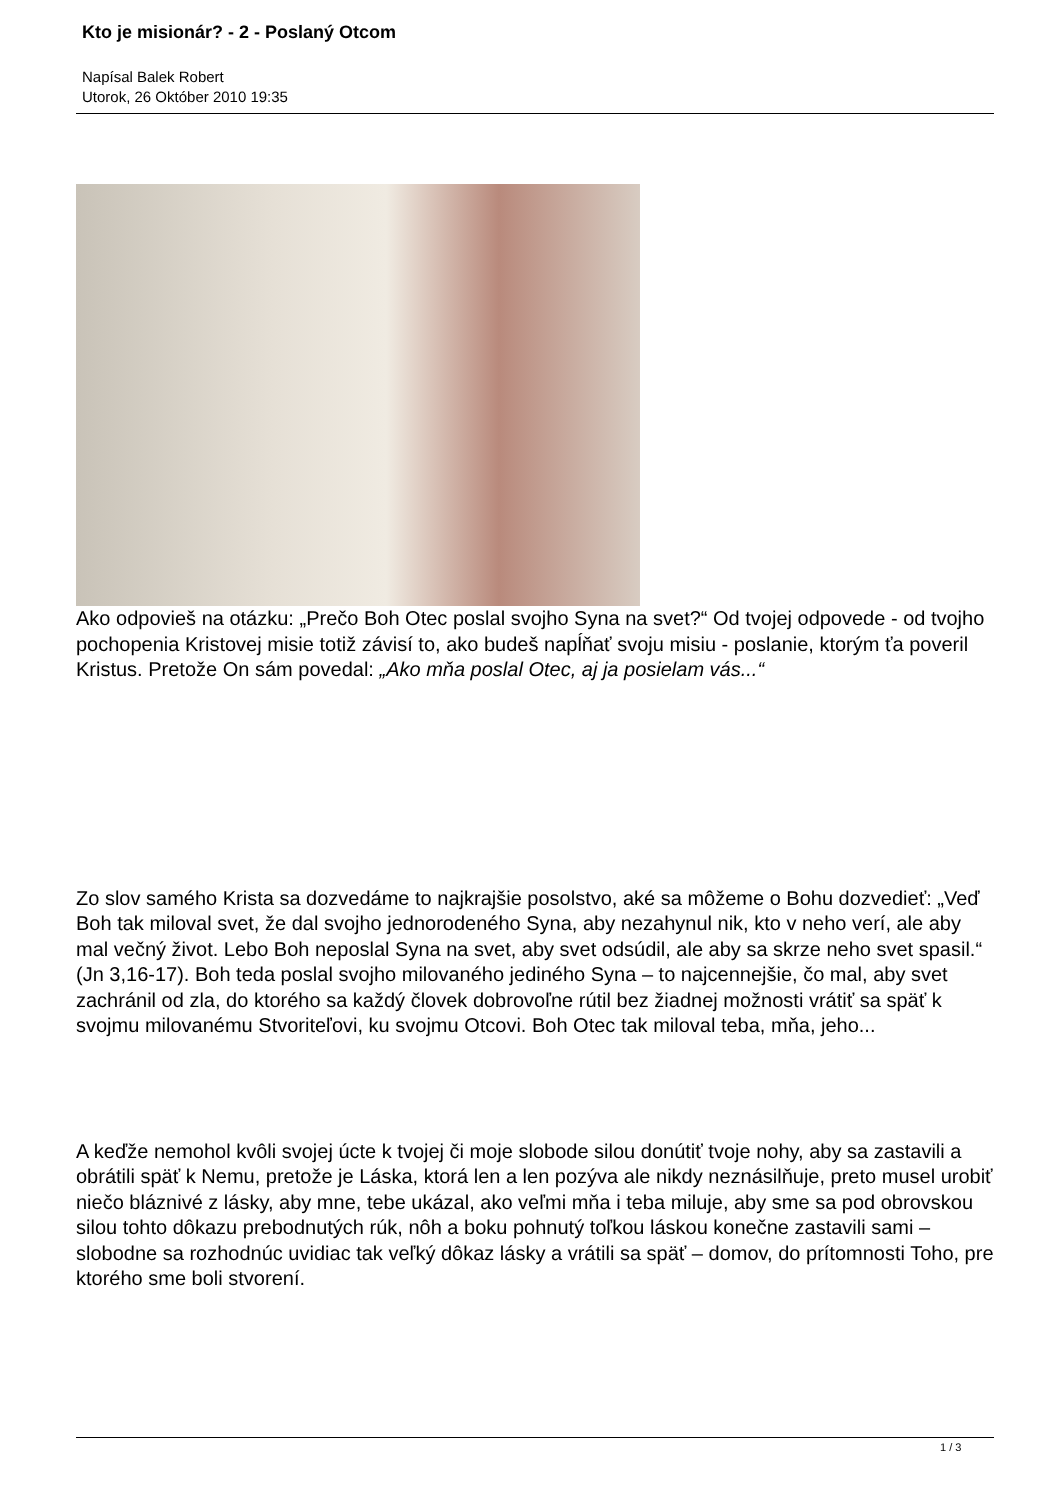Kto je misionár? - 2 - Poslaný Otcom
Napísal Balek Robert
Utorok, 26 Október 2010 19:35
Ako odpovieš na otázku: „Prečo Boh Otec poslal svojho Syna na svet?“ Od tvojej odpovede - od tvojho pochopenia Kristovej misie totiž závisí to, ako budeš napĺňať svoju misiu - poslanie, ktorým ťa poveril Kristus. Pretože On sám povedal: „Ako mňa poslal Otec, aj ja posielam vás...“
Zo slov samého Krista sa dozvedáme to najkrajšie posolstvo, aké sa môžeme o Bohu dozvedieť: „Veď Boh tak miloval svet, že dal svojho jednorodeného Syna, aby nezahynul nik, kto v neho verí, ale aby mal večný život. Lebo Boh neposlal Syna na svet, aby svet odsúdil, ale aby sa skrze neho svet spasil.“ (Jn 3,16-17). Boh teda poslal svojho milovaného jediného Syna – to najcennejšie, čo mal, aby svet zachránil od zla, do ktorého sa každý človek dobrovoľne rútil bez žiadnej možnosti vrátiť sa späť k svojmu milovanému Stvoriteľovi, ku svojmu Otcovi. Boh Otec tak miloval teba, mňa, jeho...
A keďže nemohol kvôli svojej úcte k tvojej či moje slobode silou donútiť tvoje nohy, aby sa zastavili a obrátili späť k Nemu, pretože je Láska, ktorá len a len pozýva ale nikdy neznásilňuje, preto musel urobiť niečo bláznivé z lásky, aby mne, tebe ukázal, ako veľmi mňa i teba miluje, aby sme sa pod obrovskou silou tohto dôkazu prebodnutých rúk, nôh a boku pohnutý toľkou láskou konečne zastavili sami – slobodne sa rozhodnúc uvidiac tak veľký dôkaz lásky a vrátili sa späť – domov, do prítomnosti Toho, pre ktorého sme boli stvorení.
1 / 3